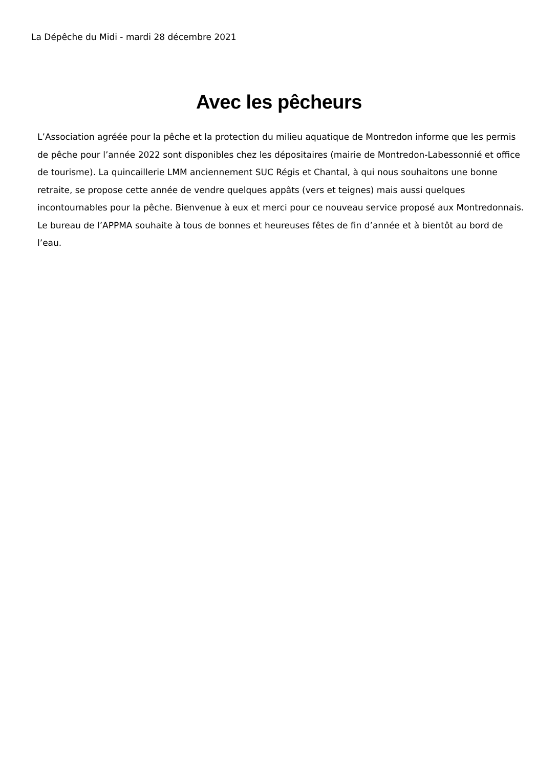La Dépêche du Midi - mardi 28 décembre 2021
Avec les pêcheurs
L’Association agréée pour la pêche et la protection du milieu aquatique de Montredon informe que les permis de pêche pour l’année 2022 sont disponibles chez les dépositaires (mairie de Montredon-Labessonnié et office de tourisme). La quincaillerie LMM anciennement SUC Régis et Chantal, à qui nous souhaitons une bonne retraite, se propose cette année de vendre quelques appâts (vers et teignes) mais aussi quelques incontournables pour la pêche. Bienvenue à eux et merci pour ce nouveau service proposé aux Montredonnais. Le bureau de l’APPMA souhaite à tous de bonnes et heureuses fêtes de fin d’année et à bientôt au bord de l’eau.